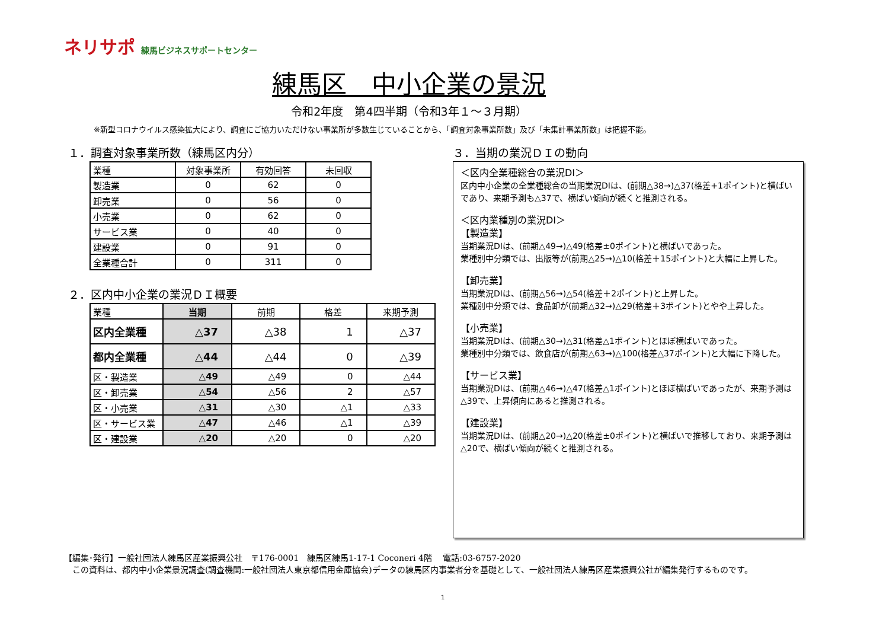ネリサポ 練馬ビジネスサポートセンター
練馬区　中小企業の景況
令和2年度　第4四半期（令和3年１～３月期）
※新型コロナウイルス感染拡大により、調査にご協力いただけない事業所が多数生じていることから、「調査対象事業所数」及び「未集計事業所数」は把握不能。
１．調査対象事業所数（練馬区内分）
| 業種 | 対象事業所 | 有効回答 | 未回収 |
| --- | --- | --- | --- |
| 製造業 | 0 | 62 | 0 |
| 卸売業 | 0 | 56 | 0 |
| 小売業 | 0 | 62 | 0 |
| サービス業 | 0 | 40 | 0 |
| 建設業 | 0 | 91 | 0 |
| 全業種合計 | 0 | 311 | 0 |
２．区内中小企業の業況ＤＩ概要
| 業種 | 当期 | 前期 | 格差 | 来期予測 |
| --- | --- | --- | --- | --- |
| 区内全業種 | △37 | △38 | 1 | △37 |
| 都内全業種 | △44 | △44 | 0 | △39 |
| 区・製造業 | △49 | △49 | 0 | △44 |
| 区・卸売業 | △54 | △56 | 2 | △57 |
| 区・小売業 | △31 | △30 | △1 | △33 |
| 区・サービス業 | △47 | △46 | △1 | △39 |
| 区・建設業 | △20 | △20 | 0 | △20 |
３．当期の業況ＤＩの動向
＜区内全業種総合の業況DI＞
区内中小企業の全業種総合の当期業況DIは、(前期△38→)△37(格差+1ポイント)と横ばいであり、来期予測も△37で、横ばい傾向が続くと推測される。
＜区内業種別の業況DI＞
【製造業】
当期業況DIは、(前期△49→)△49(格差±0ポイント)と横ばいであった。
業種別中分類では、出版等が(前期△25→)△10(格差＋15ポイント)と大幅に上昇した。
【卸売業】
当期業況DIは、(前期△56→)△54(格差＋2ポイント)と上昇した。
業種別中分類では、食品卸が(前期△32→)△29(格差＋3ポイント)とやや上昇した。
【小売業】
当期業況DIは、(前期△30→)△31(格差△1ポイント)とほぼ横ばいであった。
業種別中分類では、飲食店が(前期△63→)△100(格差△37ポイント)と大幅に下降した。
【サービス業】
当期業況DIは、(前期△46→)△47(格差△1ポイント)とほぼ横ばいであったが、来期予測は△39で、上昇傾向にあると推測される。
【建設業】
当期業況DIは、(前期△20→)△20(格差±0ポイント)と横ばいで推移しており、来期予測は△20で、横ばい傾向が続くと推測される。
【編集･発行】一般社団法人練馬区産業振興公社　〒176-0001　練馬区練馬1-17-1 Coconeri 4階　 電話:03-6757-2020
　この資料は、都内中小企業景況調査(調査機関:一般社団法人東京都信用金庫協会)データの練馬区内事業者分を基礎として、一般社団法人練馬区産業振興公社が編集発行するものです。
1